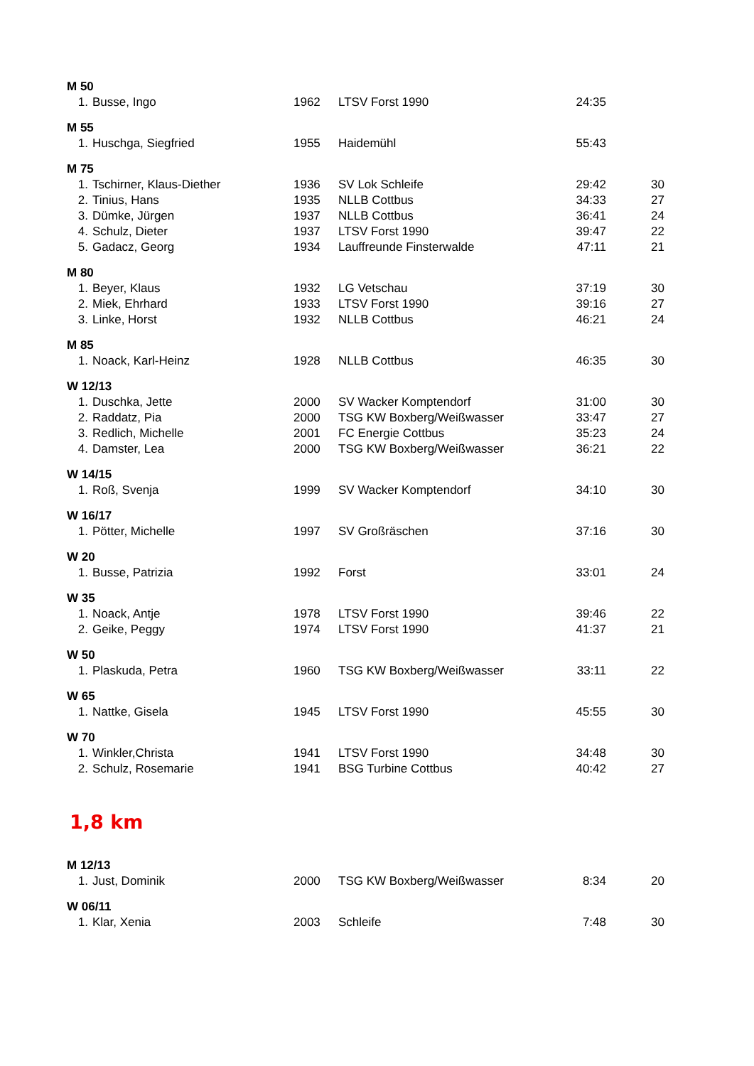| M 50 | | | | | |
| 1. | Busse, Ingo | 1962 | LTSV Forst 1990 | 24:35 | |
| M 55 | | | | | |
| 1. | Huschga, Siegfried | 1955 | Haidemühl | 55:43 | |
| M 75 | | | | | |
| 1. | Tschirner, Klaus-Diether | 1936 | SV Lok Schleife | 29:42 | 30 |
| 2. | Tinius, Hans | 1935 | NLLB Cottbus | 34:33 | 27 |
| 3. | Dümke, Jürgen | 1937 | NLLB Cottbus | 36:41 | 24 |
| 4. | Schulz, Dieter | 1937 | LTSV Forst 1990 | 39:47 | 22 |
| 5. | Gadacz, Georg | 1934 | Lauffreunde Finsterwalde | 47:11 | 21 |
| M 80 | | | | | |
| 1. | Beyer, Klaus | 1932 | LG Vetschau | 37:19 | 30 |
| 2. | Miek, Ehrhard | 1933 | LTSV Forst 1990 | 39:16 | 27 |
| 3. | Linke, Horst | 1932 | NLLB Cottbus | 46:21 | 24 |
| M 85 | | | | | |
| 1. | Noack, Karl-Heinz | 1928 | NLLB Cottbus | 46:35 | 30 |
| W 12/13 | | | | | |
| 1. | Duschka, Jette | 2000 | SV Wacker Komptendorf | 31:00 | 30 |
| 2. | Raddatz, Pia | 2000 | TSG KW Boxberg/Weißwasser | 33:47 | 27 |
| 3. | Redlich, Michelle | 2001 | FC Energie Cottbus | 35:23 | 24 |
| 4. | Damster, Lea | 2000 | TSG KW Boxberg/Weißwasser | 36:21 | 22 |
| W 14/15 | | | | | |
| 1. | Roß, Svenja | 1999 | SV Wacker Komptendorf | 34:10 | 30 |
| W 16/17 | | | | | |
| 1. | Pötter, Michelle | 1997 | SV Großräschen | 37:16 | 30 |
| W 20 | | | | | |
| 1. | Busse, Patrizia | 1992 | Forst | 33:01 | 24 |
| W 35 | | | | | |
| 1. | Noack, Antje | 1978 | LTSV Forst 1990 | 39:46 | 22 |
| 2. | Geike, Peggy | 1974 | LTSV Forst 1990 | 41:37 | 21 |
| W 50 | | | | | |
| 1. | Plaskuda, Petra | 1960 | TSG KW Boxberg/Weißwasser | 33:11 | 22 |
| W 65 | | | | | |
| 1. | Nattke, Gisela | 1945 | LTSV Forst 1990 | 45:55 | 30 |
| W 70 | | | | | |
| 1. | Winkler,Christa | 1941 | LTSV Forst 1990 | 34:48 | 30 |
| 2. | Schulz, Rosemarie | 1941 | BSG Turbine Cottbus | 40:42 | 27 |
| 1,8 km | | | | | |
| M 12/13 | | | | | |
| 1. | Just, Dominik | 2000 | TSG KW Boxberg/Weißwasser | 8:34 | 20 |
| W 06/11 | | | | | |
| 1. | Klar, Xenia | 2003 | Schleife | 7:48 | 30 |